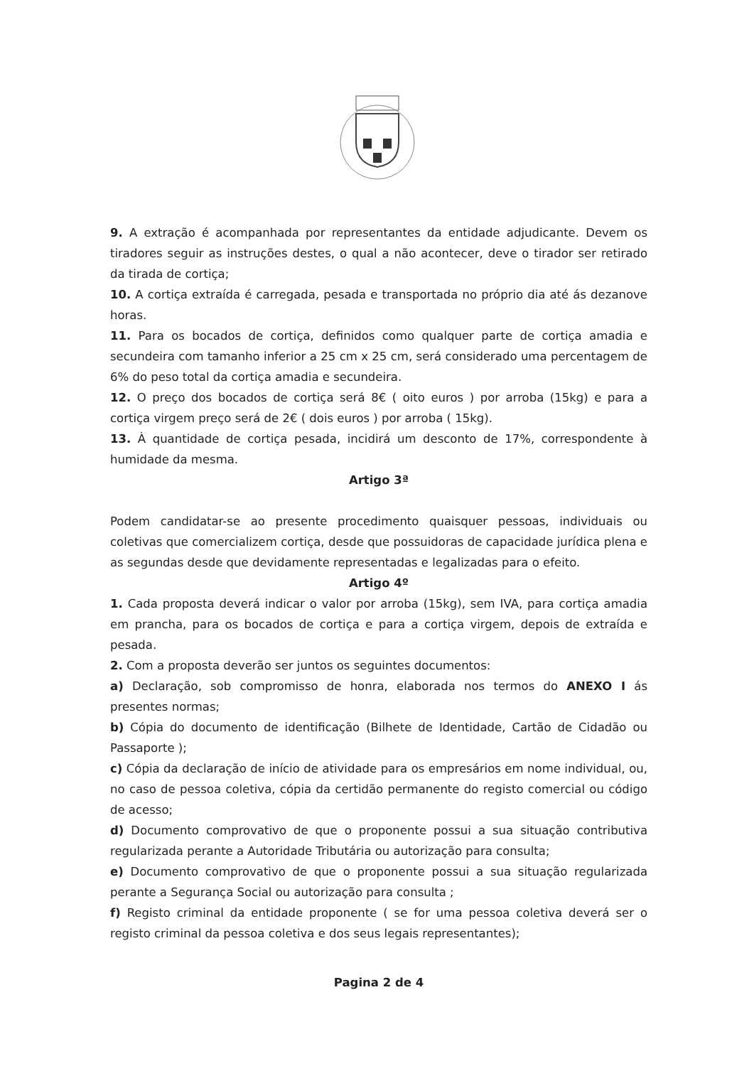9. A extração é acompanhada por representantes da entidade adjudicante. Devem os tiradores seguir as instruções destes, o qual a não acontecer, deve o tirador ser retirado da tirada de cortiça;
10. A cortiça extraída é carregada, pesada e transportada no próprio dia até ás dezanove horas.
11. Para os bocados de cortiça, definidos como qualquer parte de cortiça amadia e secundeira com tamanho inferior a 25 cm x 25 cm, será considerado uma percentagem de 6% do peso total da cortiça amadia e secundeira.
12. O preço dos bocados de cortiça será 8€ ( oito euros ) por arroba (15kg) e para a cortiça virgem preço será de 2€ ( dois euros ) por arroba ( 15kg).
13. À quantidade de cortiça pesada, incidirá um desconto de 17%, correspondente à humidade da mesma.
Artigo 3ª
Podem candidatar-se ao presente procedimento quaisquer pessoas, individuais ou coletivas que comercializem cortiça, desde que possuidoras de capacidade jurídica plena e as segundas desde que devidamente representadas e legalizadas para o efeito.
Artigo 4º
1. Cada proposta deverá indicar o valor por arroba (15kg), sem IVA, para cortiça amadia em prancha, para os bocados de cortiça e para a cortiça virgem, depois de extraída e pesada.
2. Com a proposta deverão ser juntos os seguintes documentos:
a) Declaração, sob compromisso de honra, elaborada nos termos do ANEXO I ás presentes normas;
b) Cópia do documento de identificação (Bilhete de Identidade, Cartão de Cidadão ou Passaporte );
c) Cópia da declaração de início de atividade para os empresários em nome individual, ou, no caso de pessoa coletiva, cópia da certidão permanente do registo comercial ou código de acesso;
d) Documento comprovativo de que o proponente possui a sua situação contributiva regularizada perante a Autoridade Tributária ou autorização para consulta;
e) Documento comprovativo de que o proponente possui a sua situação regularizada perante a Segurança Social ou autorização para consulta ;
f) Registo criminal da entidade proponente ( se for uma pessoa coletiva deverá ser o registo criminal da pessoa coletiva e dos seus legais representantes);
Pagina 2 de 4